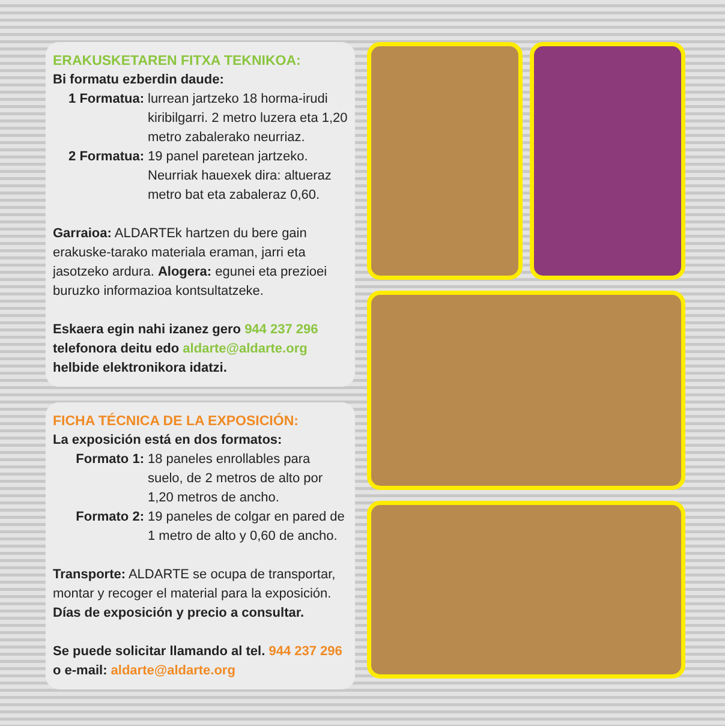ERAKUSKETAREN FITXA TEKNIKOA:
Bi formatu ezberdin daude:
1 Formatua: lurrean jartzeko 18 horma-irudi kiribilgarri. 2 metro luzera eta 1,20 metro zabalerako neurriaz.
2 Formatua: 19 panel paretean jartzeko. Neurriak hauexek dira: altueraz metro bat eta zabaleraz 0,60.
Garraioa: ALDARTEk hartzen du bere gain erakuske-tarako materiala eraman, jarri eta jasotzeko ardura. Alogera: egunei eta prezioei buruzko informazioa kontsultatzeke.
Eskaera egin nahi izanez gero 944 237 296 telefonora deitu edo aldarte@aldarte.org helbide elektronikora idatzi.
FICHA TÉCNICA DE LA EXPOSICIÓN:
La exposición está en dos formatos:
Formato 1: 18 paneles enrollables para suelo, de 2 metros de alto por 1,20 metros de ancho.
Formato 2: 19 paneles de colgar en pared de 1 metro de alto y 0,60 de ancho.
Transporte: ALDARTE se ocupa de transportar, montar y recoger el material para la exposición.
Días de exposición y precio a consultar.
Se puede solicitar llamando al tel. 944 237 296 o e-mail: aldarte@aldarte.org